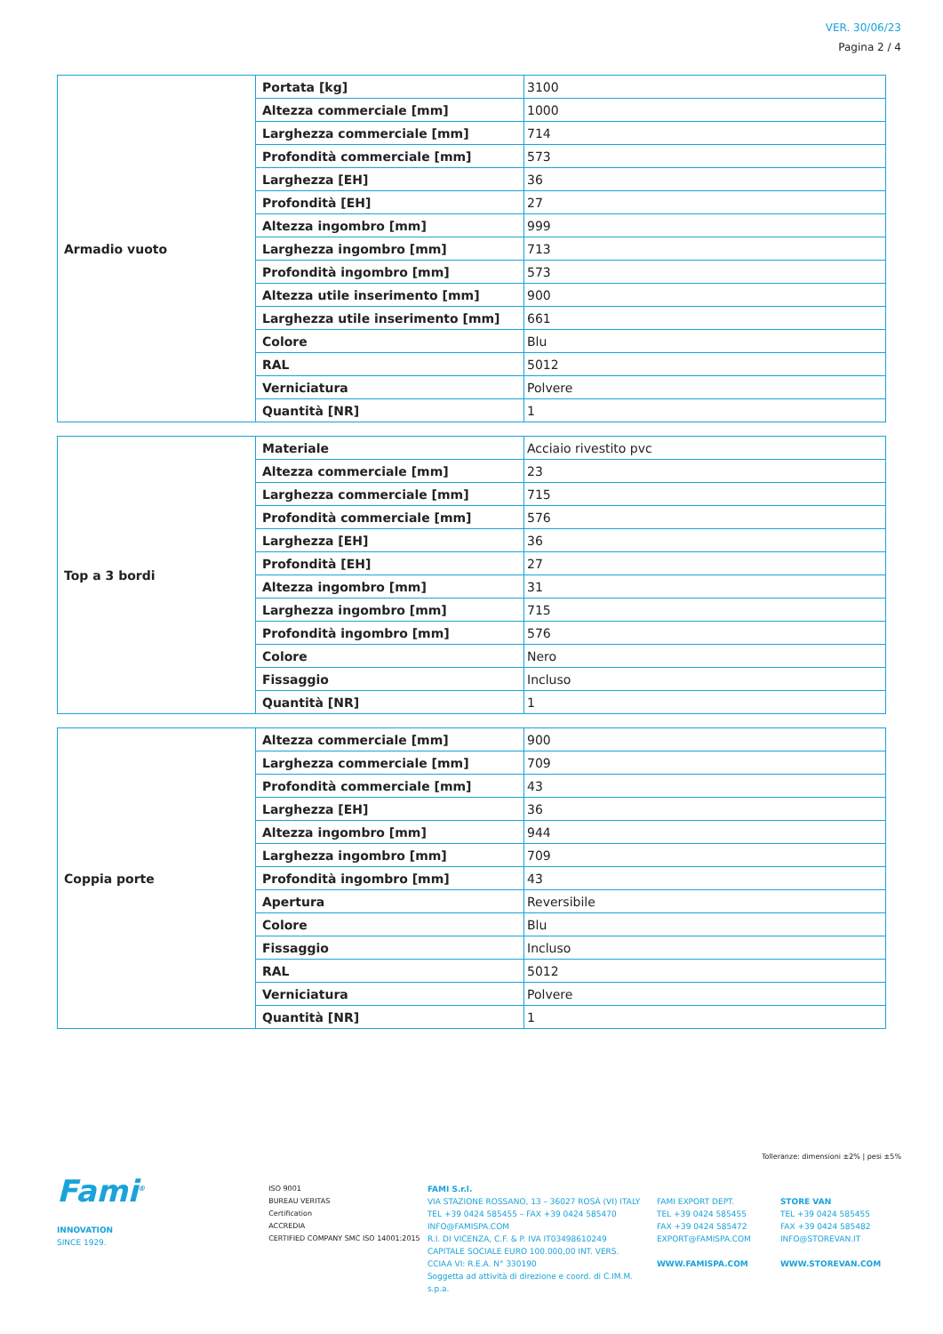VER. 30/06/23
Pagina 2 / 4
| Armadio vuoto | Portata [kg] | 3100 |
| | Altezza commerciale [mm] | 1000 |
| | Larghezza commerciale [mm] | 714 |
| | Profondità commerciale [mm] | 573 |
| | Larghezza [EH] | 36 |
| | Profondità [EH] | 27 |
| | Altezza ingombro [mm] | 999 |
| | Larghezza ingombro [mm] | 713 |
| | Profondità ingombro [mm] | 573 |
| | Altezza utile inserimento [mm] | 900 |
| | Larghezza utile inserimento [mm] | 661 |
| | Colore | Blu |
| | RAL | 5012 |
| | Verniciatura | Polvere |
| | Quantità [NR] | 1 |
| Top a 3 bordi | Materiale | Acciaio rivestito pvc |
| | Altezza commerciale [mm] | 23 |
| | Larghezza commerciale [mm] | 715 |
| | Profondità commerciale [mm] | 576 |
| | Larghezza [EH] | 36 |
| | Profondità [EH] | 27 |
| | Altezza ingombro [mm] | 31 |
| | Larghezza ingombro [mm] | 715 |
| | Profondità ingombro [mm] | 576 |
| | Colore | Nero |
| | Fissaggio | Incluso |
| | Quantità [NR] | 1 |
| Coppia porte | Altezza commerciale [mm] | 900 |
| | Larghezza commerciale [mm] | 709 |
| | Profondità commerciale [mm] | 43 |
| | Larghezza [EH] | 36 |
| | Altezza ingombro [mm] | 944 |
| | Larghezza ingombro [mm] | 709 |
| | Profondità ingombro [mm] | 43 |
| | Apertura | Reversibile |
| | Colore | Blu |
| | Fissaggio | Incluso |
| | RAL | 5012 |
| | Verniciatura | Polvere |
| | Quantità [NR] | 1 |
Tolleranze: dimensioni ±2% | pesi ±5%
Fami<sup>®</sup>
INNOVATION
SINCE 1929.
ISO 9001
BUREAU VERITAS
Certification
ACCREDIA
CERTIFIED COMPANY SMC ISO 14001:2015
FAMI S.r.l.
VIA STAZIONE ROSSANO, 13 – 36027 ROSÀ (VI) ITALY
TEL +39 0424 585455 – FAX +39 0424 585470
INFO@FAMISPA.COM
R.I. DI VICENZA, C.F. & P. IVA IT03498610249
CAPITALE SOCIALE EURO 100.000,00 INT. VERS.
CCIAA VI: R.E.A. N° 330190
Soggetta ad attività di direzione e coord. di C.IM.M. s.p.a.
FAMI EXPORT DEPT.
TEL +39 0424 585455
FAX +39 0424 585472
EXPORT@FAMISPA.COM
WWW.FAMISPA.COM
STORE VAN
TEL +39 0424 585455
FAX +39 0424 585482
INFO@STOREVAN.IT
WWW.STOREVAN.COM